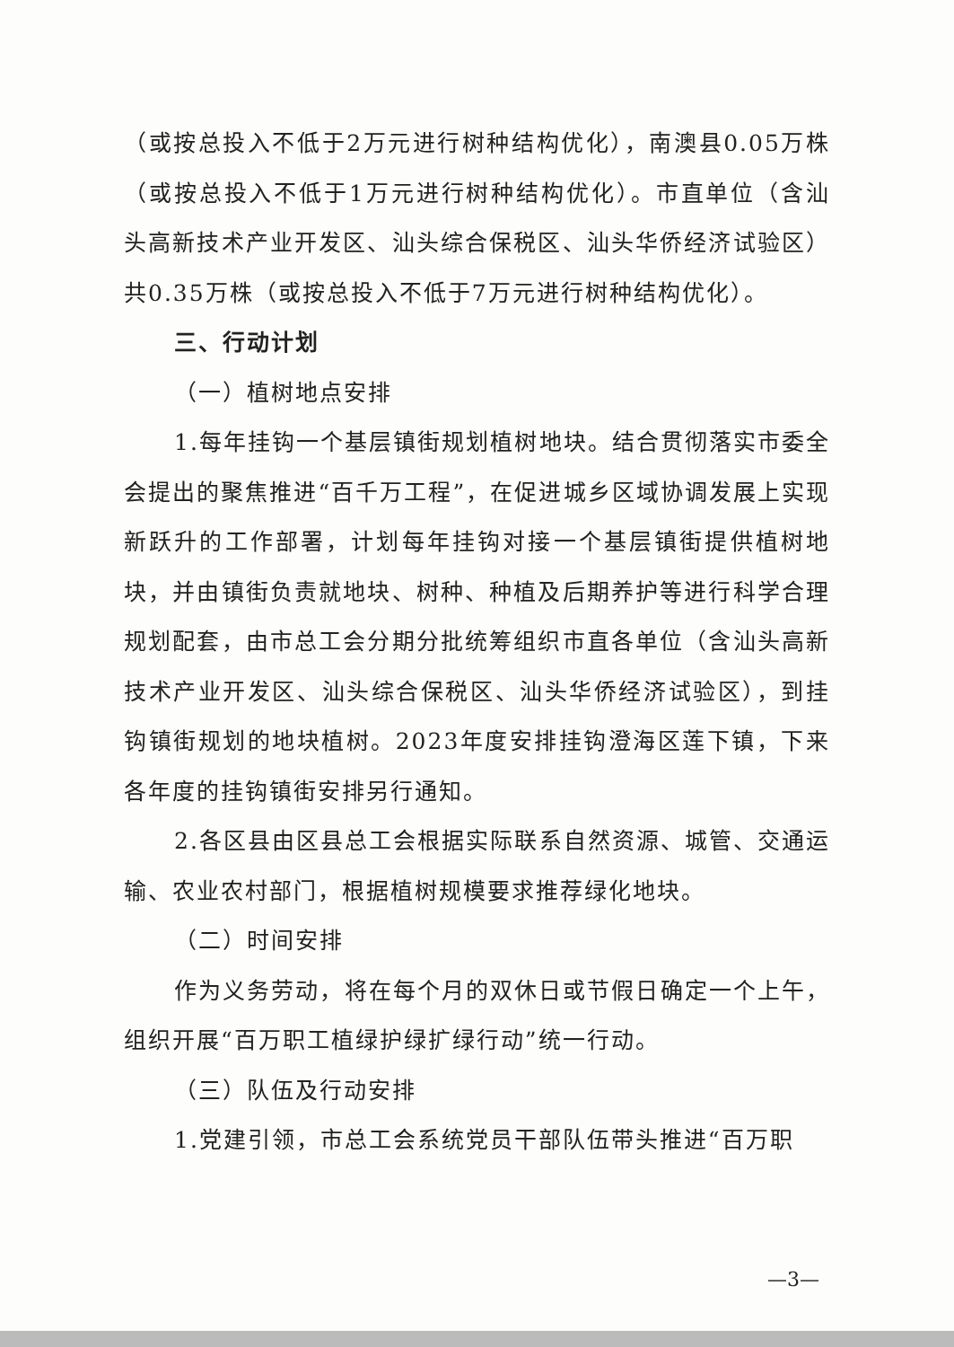（或按总投入不低于2万元进行树种结构优化），南澳县0.05万株（或按总投入不低于1万元进行树种结构优化）。市直单位（含汕头高新技术产业开发区、汕头综合保税区、汕头华侨经济试验区）共0.35万株（或按总投入不低于7万元进行树种结构优化）。
三、行动计划
（一）植树地点安排
1.每年挂钩一个基层镇街规划植树地块。结合贯彻落实市委全会提出的聚焦推进“百千万工程”，在促进城乡区域协调发展上实现新跃升的工作部署，计划每年挂钩对接一个基层镇街提供植树地块，并由镇街负责就地块、树种、种植及后期养护等进行科学合理规划配套，由市总工会分期分批统筹组织市直各单位（含汕头高新技术产业开发区、汕头综合保税区、汕头华侨经济试验区），到挂钩镇街规划的地块植树。2023年度安排挂钩澄海区莲下镇，下来各年度的挂钩镇街安排另行通知。
2.各区县由区县总工会根据实际联系自然资源、城管、交通运输、农业农村部门，根据植树规模要求推荐绿化地块。
（二）时间安排
作为义务劳动，将在每个月的双休日或节假日确定一个上午，组织开展“百万职工植绿护绿扩绿行动”统一行动。
（三）队伍及行动安排
1.党建引领，市总工会系统党员干部队伍带头推进“百万职
—3—